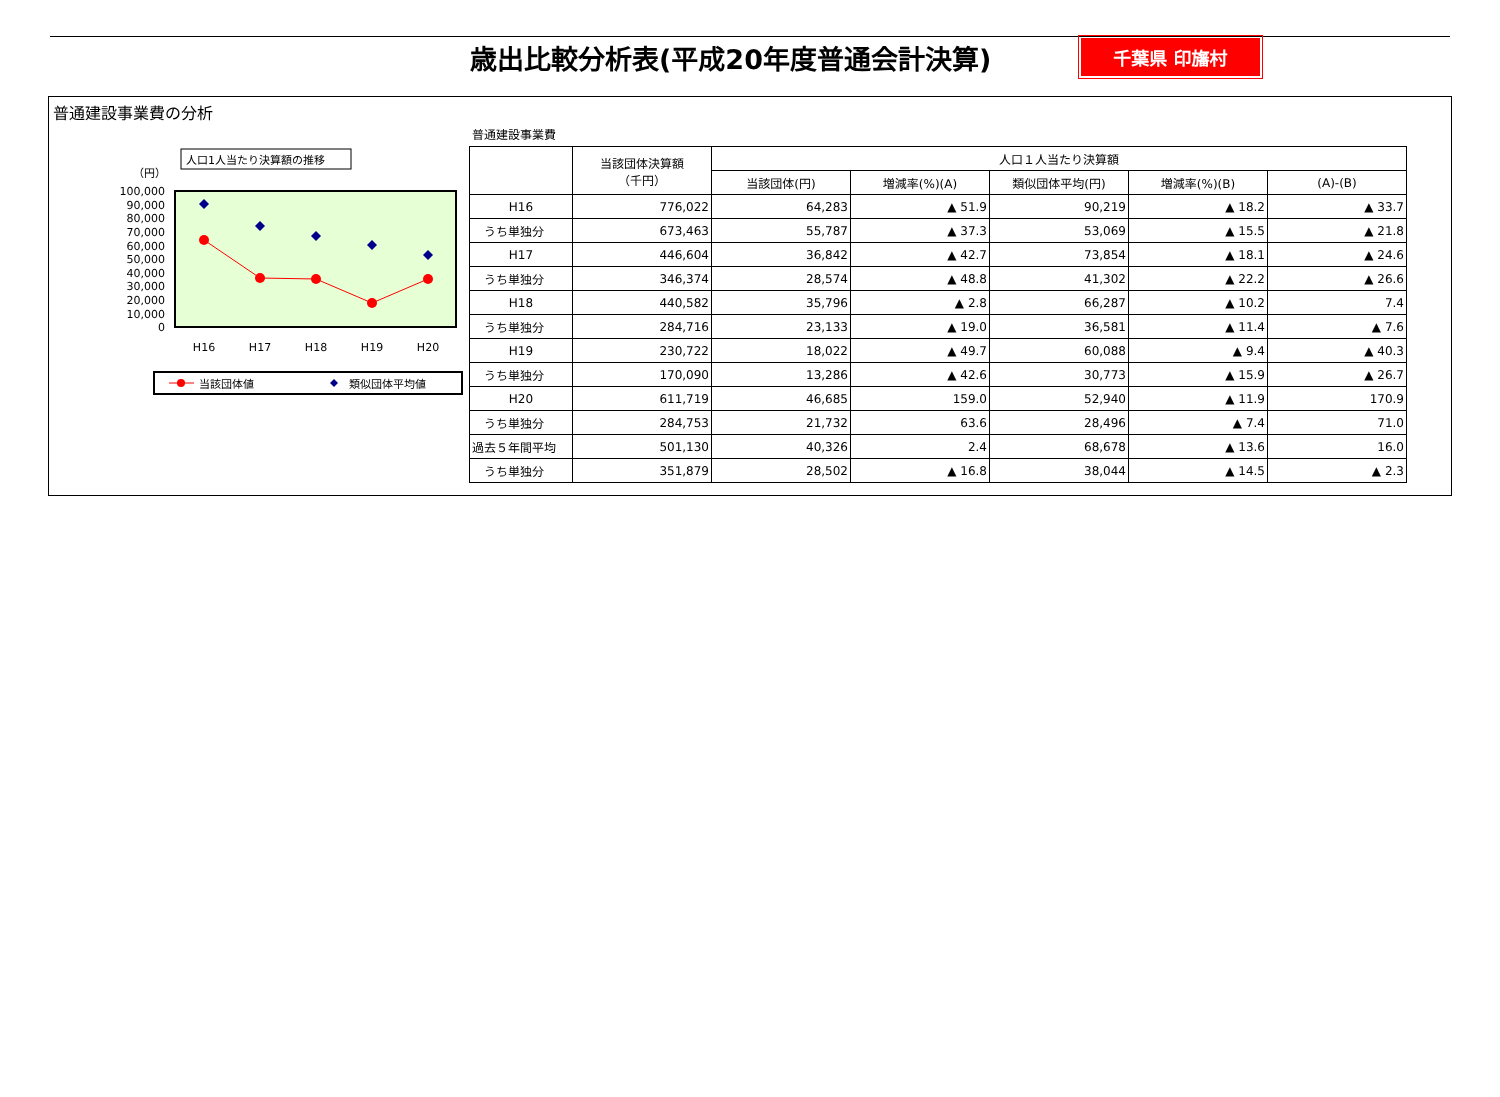歳出比較分析表(平成20年度普通会計決算)
千葉県 印旛村
普通建設事業費の分析
人口1人当たり決算額の推移
（円）
100,000
90,000
80,000
70,000
60,000
50,000
40,000
30,000
20,000
10,000
0
H16
H17
H18
H19
H20
当該団体値
類似団体平均値
普通建設事業費
| | 当該団体決算額 （千円） | 人口１人当たり決算額 | | | | |
| --- | --- | --- | --- | --- | --- | --- |
| | | 当該団体(円) | 増減率(%)(A) | 類似団体平均(円) | 増減率(%)(B) | (A)-(B) |
| H16 | 776,022 | 64,283 | ▲ 51.9 | 90,219 | ▲ 18.2 | ▲ 33.7 |
| うち単独分 | 673,463 | 55,787 | ▲ 37.3 | 53,069 | ▲ 15.5 | ▲ 21.8 |
| H17 | 446,604 | 36,842 | ▲ 42.7 | 73,854 | ▲ 18.1 | ▲ 24.6 |
| うち単独分 | 346,374 | 28,574 | ▲ 48.8 | 41,302 | ▲ 22.2 | ▲ 26.6 |
| H18 | 440,582 | 35,796 | ▲ 2.8 | 66,287 | ▲ 10.2 | 7.4 |
| うち単独分 | 284,716 | 23,133 | ▲ 19.0 | 36,581 | ▲ 11.4 | ▲ 7.6 |
| H19 | 230,722 | 18,022 | ▲ 49.7 | 60,088 | ▲ 9.4 | ▲ 40.3 |
| うち単独分 | 170,090 | 13,286 | ▲ 42.6 | 30,773 | ▲ 15.9 | ▲ 26.7 |
| H20 | 611,719 | 46,685 | 159.0 | 52,940 | ▲ 11.9 | 170.9 |
| うち単独分 | 284,753 | 21,732 | 63.6 | 28,496 | ▲ 7.4 | 71.0 |
| 過去５年間平均 | 501,130 | 40,326 | 2.4 | 68,678 | ▲ 13.6 | 16.0 |
| うち単独分 | 351,879 | 28,502 | ▲ 16.8 | 38,044 | ▲ 14.5 | ▲ 2.3 |